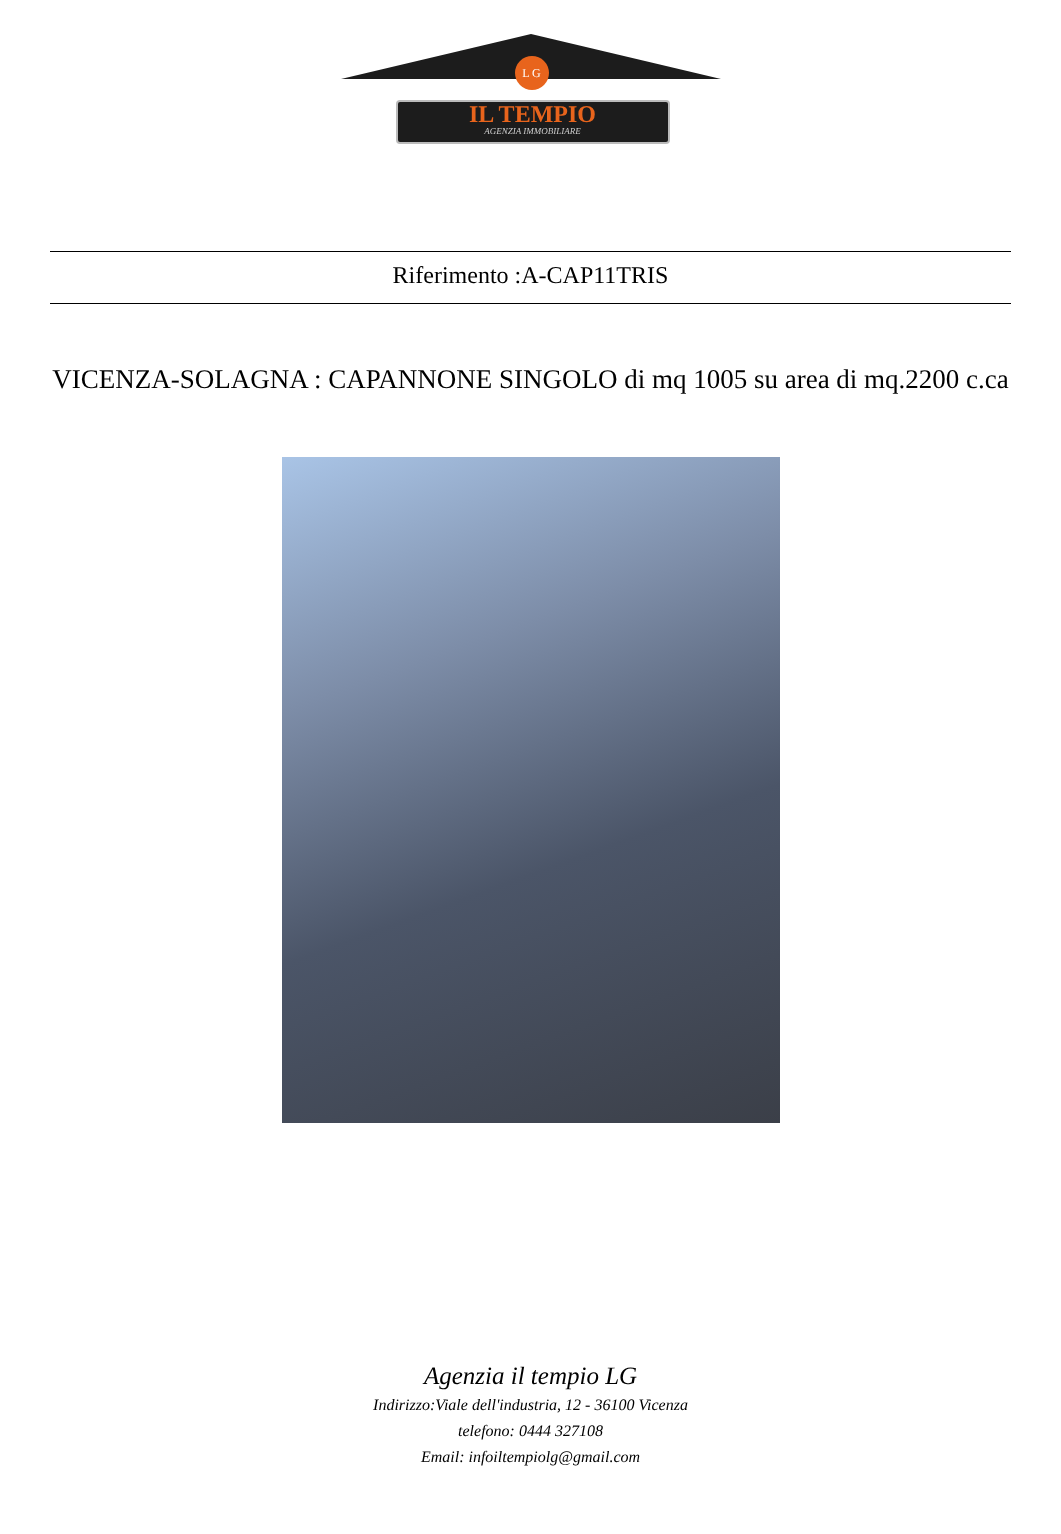L G
IL TEMPIO
AGENZIA IMMOBILIARE
Riferimento :A-CAP11TRIS
VICENZA-SOLAGNA : CAPANNONE SINGOLO di mq 1005 su area di mq.2200 c.ca
Agenzia il tempio LG
Indirizzo:Viale dell'industria, 12 - 36100 Vicenza
telefono: 0444 327108
Email: infoiltempiolg@gmail.com